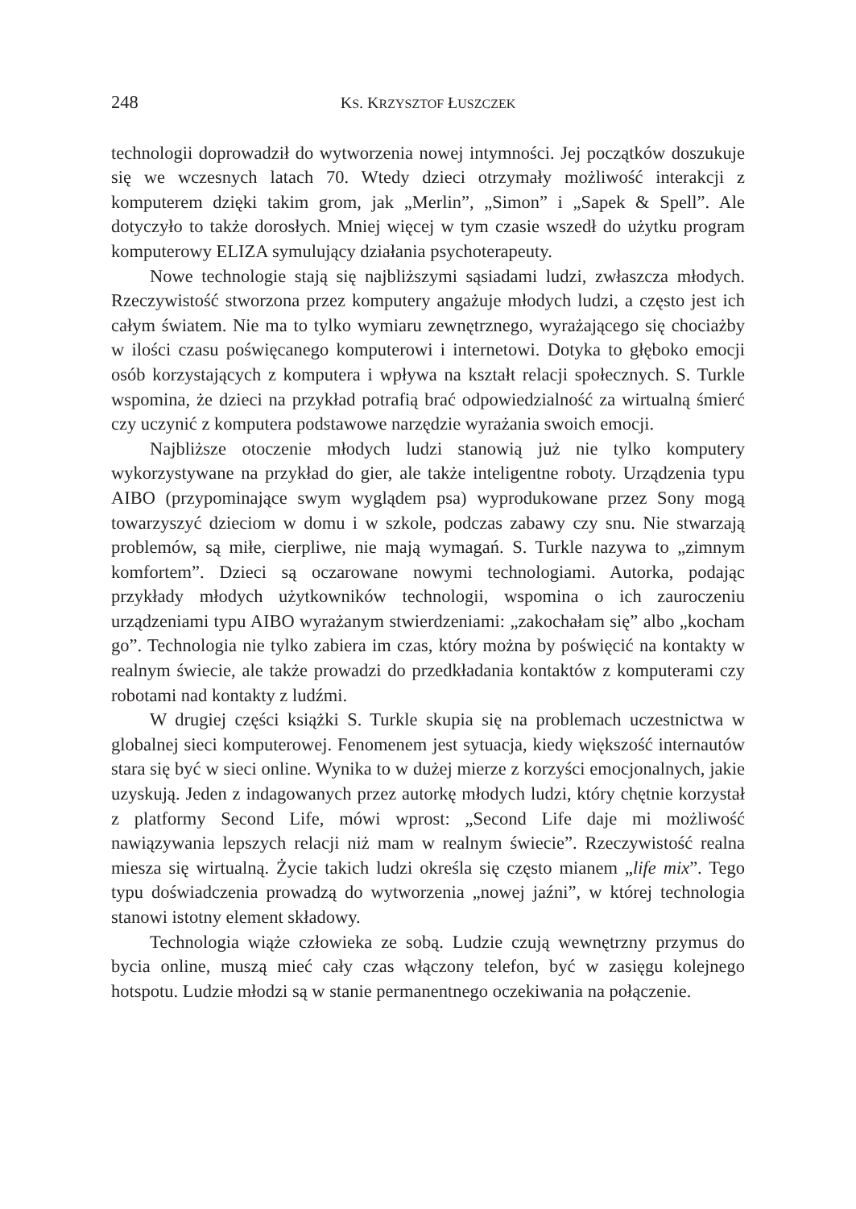248 KS. KRZYSZTOF ŁUSZCZEK
technologii doprowadził do wytworzenia nowej intymności. Jej początków doszukuje się we wczesnych latach 70. Wtedy dzieci otrzymały możliwość interakcji z komputerem dzięki takim grom, jak „Merlin”, „Simon” i „Sapek & Spell”. Ale dotyczyło to także dorosłych. Mniej więcej w tym czasie wszedł do użytku program komputerowy ELIZA symulujący działania psychoterapeuty.
Nowe technologie stają się najbliższymi sąsiadami ludzi, zwłaszcza młodych. Rzeczywistość stworzona przez komputery angażuje młodych ludzi, a często jest ich całym światem. Nie ma to tylko wymiaru zewnętrznego, wyrażającego się chociażby w ilości czasu poświęcanego komputerowi i internetowi. Dotyka to głęboko emocji osób korzystających z komputera i wpływa na kształt relacji społecznych. S. Turkle wspomina, że dzieci na przykład potrafią brać odpowiedzialność za wirtualną śmierć czy uczynić z komputera podstawowe narzędzie wyrażania swoich emocji.
Najbliższe otoczenie młodych ludzi stanowią już nie tylko komputery wykorzystywane na przykład do gier, ale także inteligentne roboty. Urządzenia typu AIBO (przypominające swym wyglądem psa) wyprodukowane przez Sony mogą towarzyszyć dzieciom w domu i w szkole, podczas zabawy czy snu. Nie stwarzają problemów, są miłe, cierpliwe, nie mają wymagań. S. Turkle nazywa to „zimnym komfortem”. Dzieci są oczarowane nowymi technologiami. Autorka, podając przykłady młodych użytkowników technologii, wspomina o ich zauroczeniu urządzeniami typu AIBO wyrażanym stwierdzeniami: „zakochałam się” albo „kocham go”. Technologia nie tylko zabiera im czas, który można by poświęcić na kontakty w realnym świecie, ale także prowadzi do przedkładania kontaktów z komputerami czy robotami nad kontakty z ludźmi.
W drugiej części książki S. Turkle skupia się na problemach uczestnictwa w globalnej sieci komputerowej. Fenomenem jest sytuacja, kiedy większość internautów stara się być w sieci online. Wynika to w dużej mierze z korzyści emocjonalnych, jakie uzyskują. Jeden z indagowanych przez autorkę młodych ludzi, który chętnie korzystał z platformy Second Life, mówi wprost: „Second Life daje mi możliwość nawiązywania lepszych relacji niż mam w realnym świecie”. Rzeczywistość realna miesza się wirtualną. Życie takich ludzi określa się często mianem „life mix”. Tego typu doświadczenia prowadzą do wytworzenia „nowej jaźni”, w której technologia stanowi istotny element składowy.
Technologia wiąże człowieka ze sobą. Ludzie czują wewnętrzny przymus do bycia online, muszą mieć cały czas włączony telefon, być w zasięgu kolejnego hotspotu. Ludzie młodzi są w stanie permanentnego oczekiwania na połączenie.